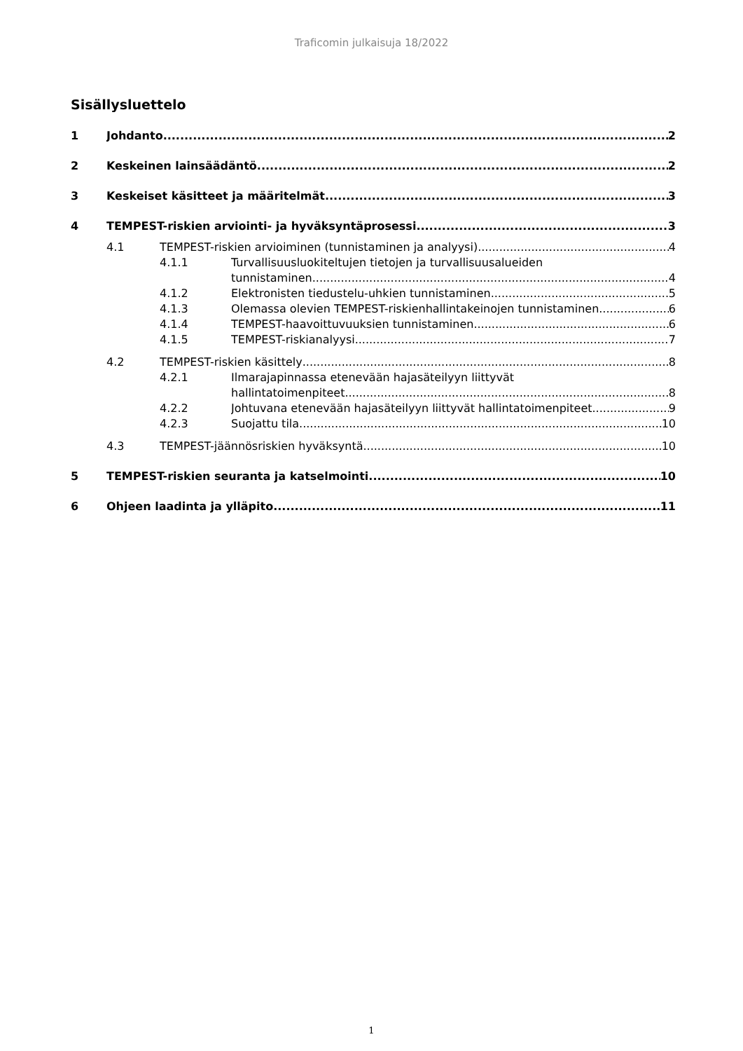Traficomin julkaisuja 18/2022
Sisällysluettelo
1 Johdanto 2
2 Keskeinen lainsäädäntö 2
3 Keskeiset käsitteet ja määritelmät 3
4 TEMPEST-riskien arviointi- ja hyväksyntäprosessi 3
4.1 TEMPEST-riskien arvioiminen (tunnistaminen ja analyysi) 4
4.1.1 Turvallisuusluokiteltujen tietojen ja turvallisuusalueiden
tunnistaminen 4
4.1.2 Elektronisten tiedustelu-uhkien tunnistaminen 5
4.1.3 Olemassa olevien TEMPEST-riskienhallintakeinojen tunnistaminen 6
4.1.4 TEMPEST-haavoittuvuuksien tunnistaminen 6
4.1.5 TEMPEST-riskianalyysi 7
4.2 TEMPEST-riskien käsittely 8
4.2.1 Ilmarajapinnassa etenevään hajasäteilyyn liittyvät
hallintatoimenpiteet 8
4.2.2 Johtuvana etenevään hajasäteilyyn liittyvät hallintatoimenpiteet 9
4.2.3 Suojattu tila 10
4.3 TEMPEST-jäännösriskien hyväksyntä 10
5 TEMPEST-riskien seuranta ja katselmointi 10
6 Ohjeen laadinta ja ylläpito 11
1